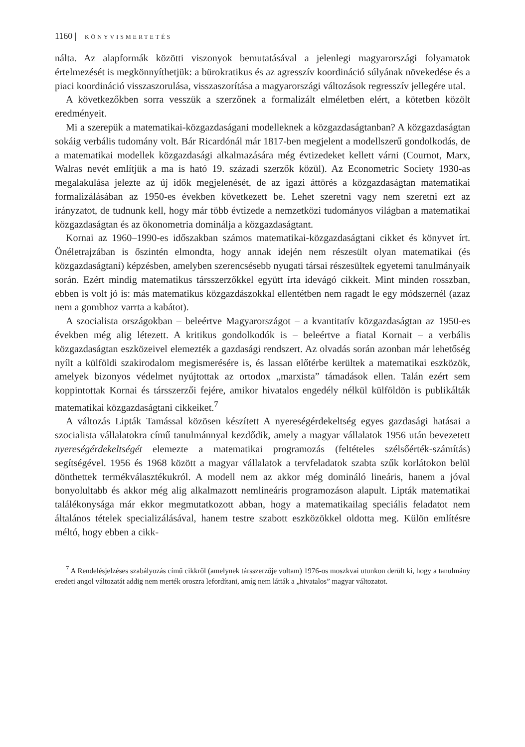1160 | KÖNYVISMERTETÉS
nálta. Az alapformák közötti viszonyok bemutatásával a jelenlegi magyarországi folyamatok értelmezését is megkönnyíthetjük: a bürokratikus és az agresszív koordináció súlyának növekedése és a piaci koordináció visszaszorulása, visszaszorítása a magyarországi változások regresszív jellegére utal.
A következőkben sorra vesszük a szerzőnek a formalizált elméletben elért, a kötetben közölt eredményeit.
Mi a szerepük a matematikai-közgazdaságani modelleknek a közgazdaságtanban? A közgazdaságtan sokáig verbális tudomány volt. Bár Ricardónál már 1817-ben megjelent a modellszerű gondolkodás, de a matematikai modellek közgazdasági alkalmazására még évtizedeket kellett várni (Cournot, Marx, Walras nevét említjük a ma is ható 19. századi szerzők közül). Az Econometric Society 1930-as megalakulása jelezte az új idők megjelenését, de az igazi áttörés a közgazdaságtan matematikai formalizálásában az 1950-es években következett be. Lehet szeretni vagy nem szeretni ezt az irányzatot, de tudnunk kell, hogy már több évtizede a nemzetközi tudományos világban a matematikai közgazdaságtan és az ökonometria dominálja a közgazdaságtant.
Kornai az 1960–1990-es időszakban számos matematikai-közgazdaságtani cikket és könyvet írt. Önéletrajzában is őszintén elmondta, hogy annak idején nem részesült olyan matematikai (és közgazdaságtani) képzésben, amelyben szerencsésebb nyugati társai részesültek egyetemi tanulmányaik során. Ezért mindig matematikus társszerzőkkel együtt írta idevágó cikkeit. Mint minden rosszban, ebben is volt jó is: más matematikus közgazdászokkal ellentétben nem ragadt le egy módszernél (azaz nem a gombhoz varrta a kabátot).
A szocialista országokban – beleértve Magyarországot – a kvantitatív közgazdaságtan az 1950-es években még alig létezett. A kritikus gondolkodók is – beleértve a fiatal Kornait – a verbális közgazdaságtan eszközeivel elemezték a gazdasági rendszert. Az olvadás során azonban már lehetőség nyílt a külföldi szakirodalom megismerésére is, és lassan előtérbe kerültek a matematikai eszközök, amelyek bizonyos védelmet nyújtottak az ortodox „marxista” támadások ellen. Talán ezért sem koppintottak Kornai és társszerzői fejére, amikor hivatalos engedély nélkül külföldön is publikálták matematikai közgazdaságtani cikkeiket.<sup>7</sup>
A változás Lipták Tamással közösen készített A nyereségérdekeltség egyes gazdasági hatásai a szocialista vállalatokra című tanulmánnyal kezdődik, amely a magyar vállalatok 1956 után bevezetett nyereségérdekeltségét elemezte a matematikai programozás (feltételes szélsőérték-számítás) segítségével. 1956 és 1968 között a magyar vállalatok a tervfeladatok szabta szűk korlátokon belül dönthettek termékválasztékukról. A modell nem az akkor még domináló lineáris, hanem a jóval bonyolultabb és akkor még alig alkalmazott nemlineáris programozáson alapult. Lipták matematikai találékonysága már ekkor megmutatkozott abban, hogy a matematikailag speciális feladatot nem általános tételek specializálásával, hanem testre szabott eszközökkel oldotta meg. Külön említésre méltó, hogy ebben a cikk-
<sup>7</sup> A Rendelésjelzéses szabályozás című cikkről (amelynek társszerzője voltam) 1976-os moszkvai utunkon derült ki, hogy a tanulmány eredeti angol változatát addig nem merték oroszra lefordítani, amíg nem látták a „hivatalos” magyar változatot.